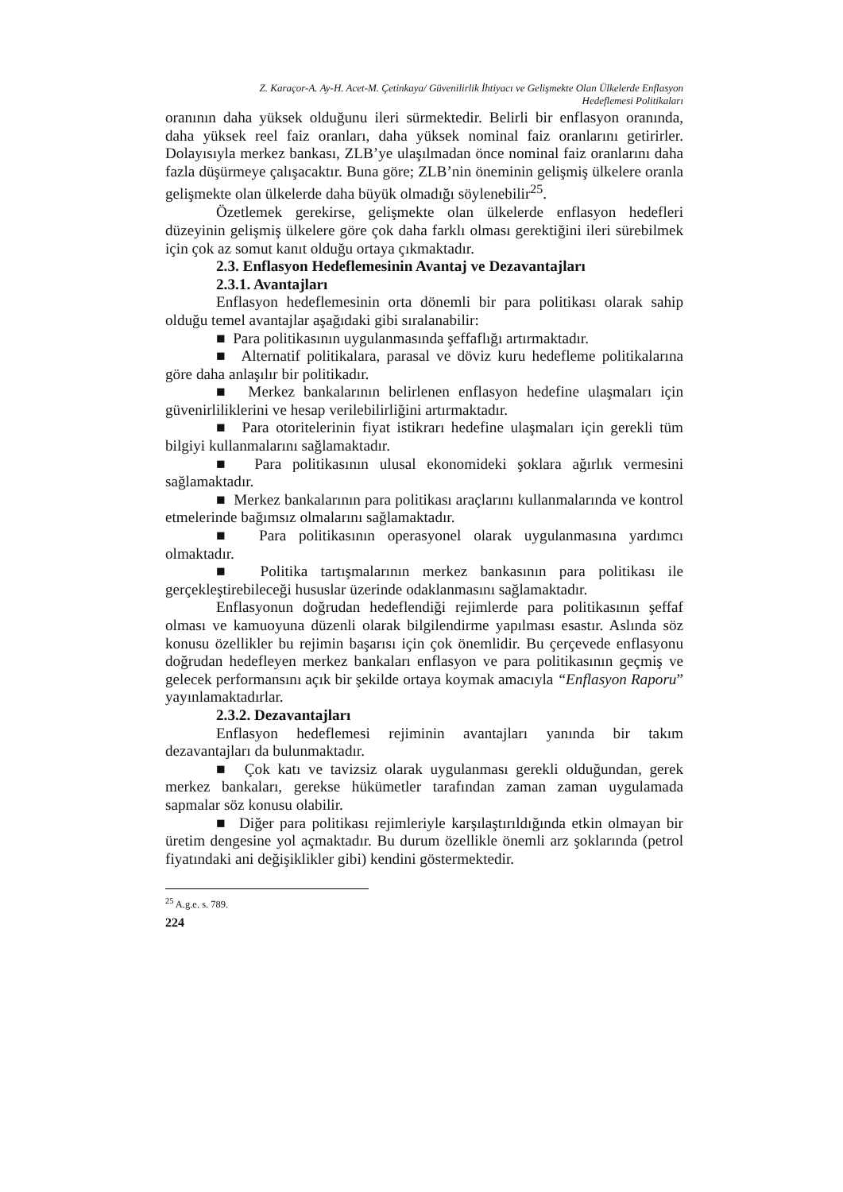Z. Karaçor-A. Ay-H. Acet-M. Çetinkaya/ Güvenilirlik İhtiyacı ve Gelişmekte Olan Ülkelerde Enflasyon
Hedeflemesi Politikaları
oranının daha yüksek olduğunu ileri sürmektedir. Belirli bir enflasyon oranında, daha yüksek reel faiz oranları, daha yüksek nominal faiz oranlarını getirirler. Dolayısıyla merkez bankası, ZLB’ye ulaşılmadan önce nominal faiz oranlarını daha fazla düşürmeye çalışacaktır. Buna göre; ZLB’nin öneminin gelişmiş ülkelere oranla gelişmekte olan ülkelerde daha büyük olmadığı söylenebilir<sup>25</sup>.
Özetlemek gerekirse, gelişmekte olan ülkelerde enflasyon hedefleri düzeyinin gelişmiş ülkelere göre çok daha farklı olması gerektiğini ileri sürebilmek için çok az somut kanıt olduğu ortaya çıkmaktadır.
2.3. Enflasyon Hedeflemesinin Avantaj ve Dezavantajları
2.3.1. Avantajları
Enflasyon hedeflemesinin orta dönemli bir para politikası olarak sahip olduğu temel avantajlar aşağıdaki gibi sıralanabilir:
■ Para politikasının uygulanmasında şeffaflığı artırmaktadır.
■ Alternatif politikalara, parasal ve döviz kuru hedefleme politikalarına göre daha anlaşılır bir politikadır.
■ Merkez bankalarının belirlenen enflasyon hedefine ulaşmaları için güvenirliliklerini ve hesap verilebilirliğini artırmaktadır.
■ Para otoritelerinin fiyat istikrarı hedefine ulaşmaları için gerekli tüm bilgiyi kullanmalarını sağlamaktadır.
■ Para politikasının ulusal ekonomideki şoklara ağırlık vermesini sağlamaktadır.
■ Merkez bankalarının para politikası araçlarını kullanmalarında ve kontrol etmelerinde bağımsız olmalarını sağlamaktadır.
■ Para politikasının operasyonel olarak uygulanmasına yardımcı olmaktadır.
■ Politika tartışmalarının merkez bankasının para politikası ile gerçekleştirebileceği hususlar üzerinde odaklanmasını sağlamaktadır.
Enflasyonun doğrudan hedeflendiği rejimlerde para politikasının şeffaf olması ve kamuoyuna düzenli olarak bilgilendirme yapılması esastır. Aslında söz konusu özellikler bu rejimin başarısı için çok önemlidir. Bu çerçevede enflasyonu doğrudan hedefleyen merkez bankaları enflasyon ve para politikasının geçmiş ve gelecek performansını açık bir şekilde ortaya koymak amacıyla “Enflasyon Raporu” yayınlamaktadırlar.
2.3.2. Dezavantajları
Enflasyon hedeflemesi rejiminin avantajları yanında bir takım dezavantajları da bulunmaktadır.
■ Çok katı ve tavizsiz olarak uygulanması gerekli olduğundan, gerek merkez bankaları, gerekse hükümetler tarafından zaman zaman uygulamada sapmalar söz konusu olabilir.
■ Diğer para politikası rejimleriyle karşılaştırıldığında etkin olmayan bir üretim dengesine yol açmaktadır. Bu durum özellikle önemli arz şoklarında (petrol fiyatındaki ani değişiklikler gibi) kendini göstermektedir.
<sup>25</sup> A.g.e. s. 789.
224